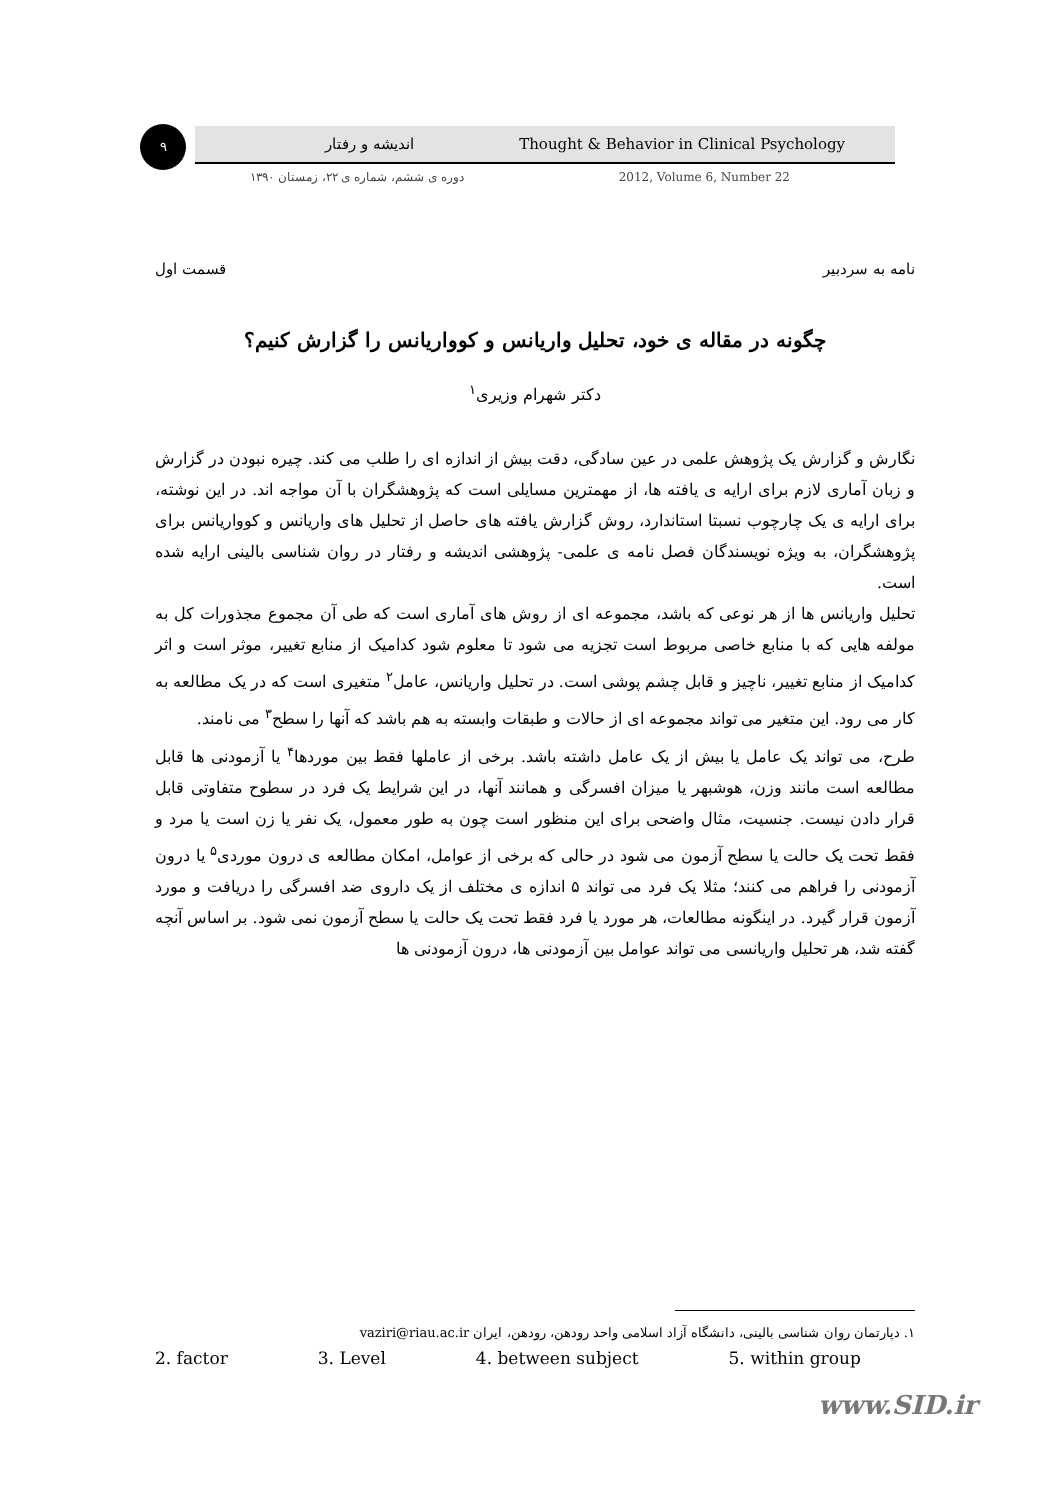۹ اندیشه و رفتار Thought & Behavior in Clinical Psychology
دوره ی ششم، شماره ی ۲۲، زمستان ۱۳۹۰ 2012, Volume 6, Number 22
نامه به سردبیر قسمت اول
چگونه در مقاله ی خود، تحلیل واریانس و کوواریانس را گزارش کنیم؟
دکتر شهرام وزیری<sup>۱</sup>
نگارش و گزارش یک پژوهش علمی در عین سادگی، دقت بیش از اندازه ای را طلب می کند. چیره نبودن در گزارش و زبان آماری لازم برای ارایه ی یافته ها، از مهمترین مسایلی است که پژوهشگران با آن مواجه اند. در این نوشته، برای ارایه ی یک چارچوب نسبتا استاندارد، روش گزارش یافته های حاصل از تحلیل های واریانس و کوواریانس برای پژوهشگران، به ویژه نویسندگان فصل نامه ی علمی- پژوهشی اندیشه و رفتار در روان شناسی بالینی ارایه شده است.
تحلیل واریانس ها از هر نوعی که باشد، مجموعه ای از روش های آماری است که طی آن مجموع مجذورات کل به مولفه هایی که با منابع خاصی مربوط است تجزیه می شود تا معلوم شود کدامیک از منابع تغییر، موثر است و اثر کدامیک از منابع تغییر، ناچیز و قابل چشم پوشی است. در تحلیل واریانس، عامل<sup>۲</sup> متغیری است که در یک مطالعه به کار می رود. این متغیر می تواند مجموعه ای از حالات و طبقات وابسته به هم باشد که آنها را سطح<sup>۳</sup> می نامند.
طرح، می تواند یک عامل یا بیش از یک عامل داشته باشد. برخی از عاملها فقط بین موردها<sup>۴</sup> یا آزمودنی ها قابل مطالعه است مانند وزن، هوشبهر یا میزان افسرگی و همانند آنها، در این شرایط یک فرد در سطوح متفاوتی قابل قرار دادن نیست. جنسیت، مثال واضحی برای این منظور است چون به طور معمول، یک نفر یا زن است یا مرد و فقط تحت یک حالت یا سطح آزمون می شود در حالی که برخی از عوامل، امکان مطالعه ی درون موردی<sup>۵</sup> یا درون آزمودنی را فراهم می کنند؛ مثلا یک فرد می تواند ۵ اندازه ی مختلف از یک داروی ضد افسرگی را دریافت و مورد آزمون قرار گیرد. در اینگونه مطالعات، هر مورد یا فرد فقط تحت یک حالت یا سطح آزمون نمی شود. بر اساس آنچه گفته شد، هر تحلیل واریانسی می تواند عوامل بین آزمودنی ها، درون آزمودنی ها
۱. دپارتمان روان شناسی بالینی، دانشگاه آزاد اسلامی واحد رودهن، رودهن، ایران vaziri@riau.ac.ir
2. factor 3. Level 4. between subject 5. within group
www.SID.ir